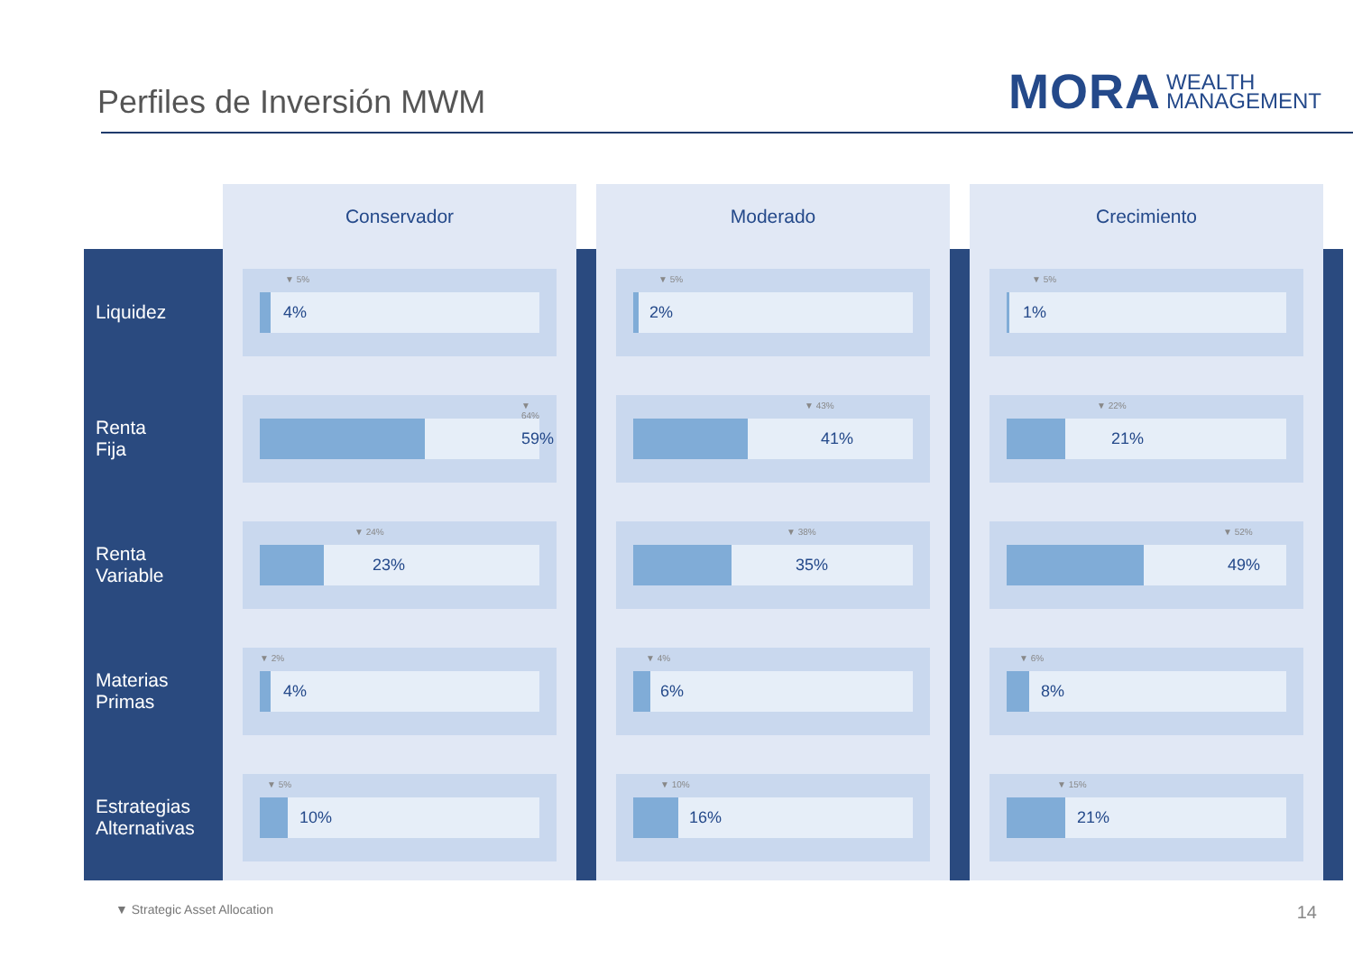Perfiles de Inversión MWM
MORA WEALTH
MANAGEMENT
| | Conservador | | Moderado | | Crecimiento | |
| Liquidez | ▼ 5% 4% | | ▼ 5% 2% | | ▼ 5% 1% | |
| Renta Fija | ▼ 64% 59% | | ▼ 43% 41% | | ▼ 22% 21% | |
| Renta Variable | ▼ 24% 23% | | ▼ 38% 35% | | ▼ 52% 49% | |
| Materias Primas | ▼ 2% 4% | | ▼ 4% 6% | | ▼ 6% 8% | |
| Estrategias Alternativas | ▼ 5% 10% | | ▼ 10% 16% | | ▼ 15% 21% | |
▼ Strategic Asset Allocation 14